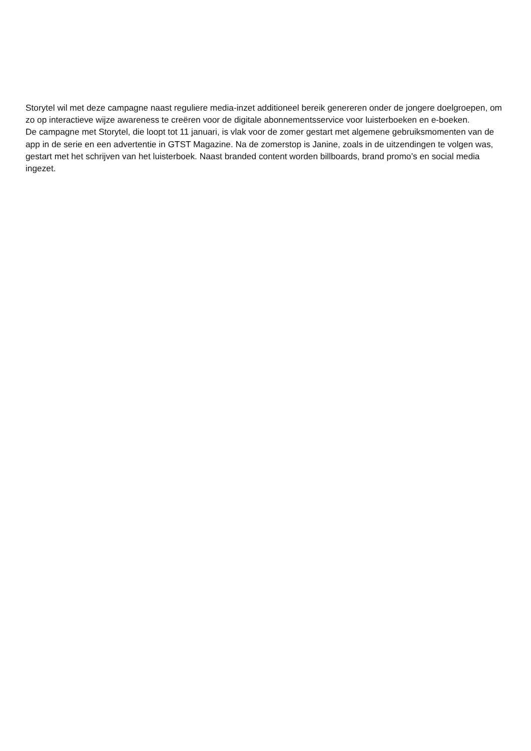Storytel wil met deze campagne naast reguliere media-inzet additioneel bereik genereren onder de jongere doelgroepen, om zo op interactieve wijze awareness te creëren voor de digitale abonnementsservice voor luisterboeken en e-boeken.
De campagne met Storytel, die loopt tot 11 januari, is vlak voor de zomer gestart met algemene gebruiksmomenten van de app in de serie en een advertentie in GTST Magazine. Na de zomerstop is Janine, zoals in de uitzendingen te volgen was, gestart met het schrijven van het luisterboek. Naast branded content worden billboards, brand promo’s en social media ingezet.